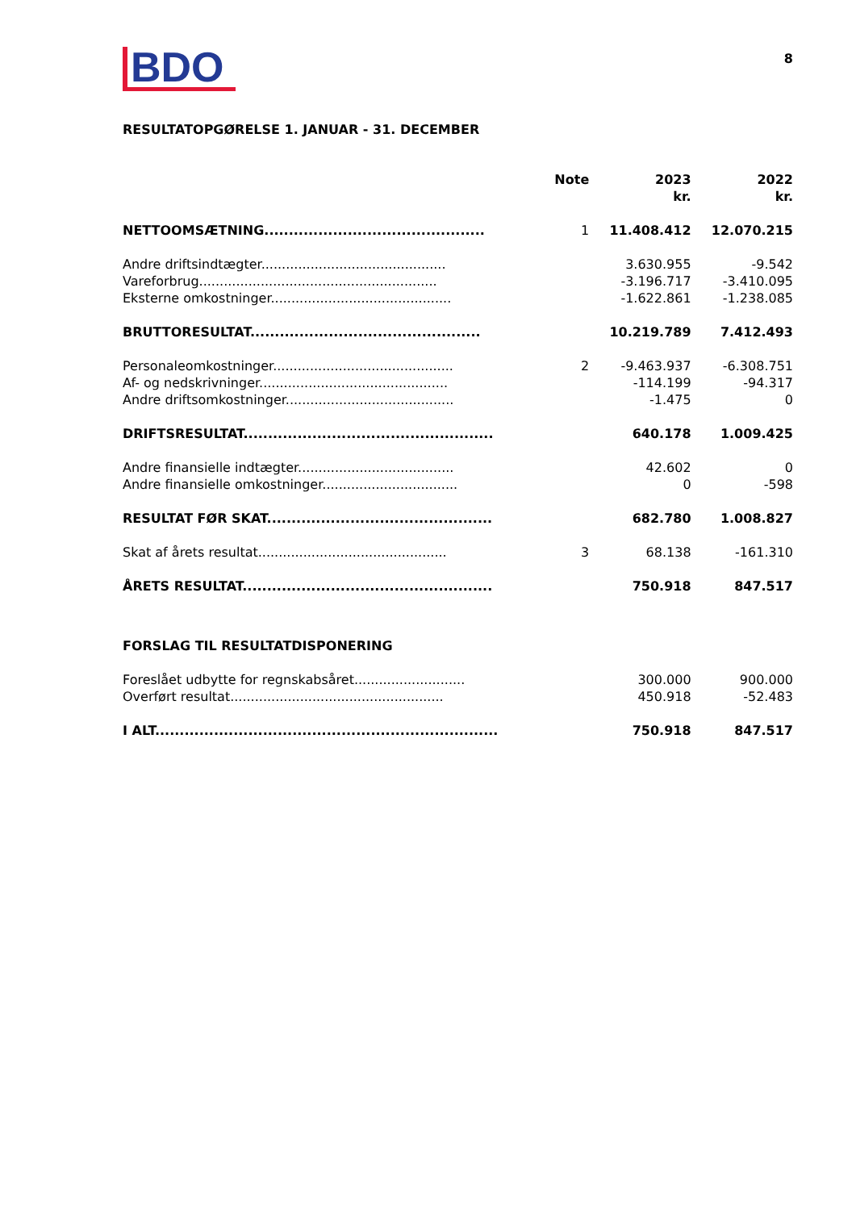BDO
8
RESULTATOPGØRELSE 1. JANUAR - 31. DECEMBER
| | Note | 2023 kr. | 2022 kr. |
| --- | --- | --- | --- |
| NETTOOMSÆTNING............................................. | 1 | 11.408.412 | 12.070.215 |
| Andre driftsindtægter............................................. | | 3.630.955 | -9.542 |
| Vareforbrug.......................................................... | | -3.196.717 | -3.410.095 |
| Eksterne omkostninger............................................ | | -1.622.861 | -1.238.085 |
| BRUTTORESULTAT............................................... | | 10.219.789 | 7.412.493 |
| Personaleomkostninger............................................ | 2 | -9.463.937 | -6.308.751 |
| Af- og nedskrivninger.............................................. | | -114.199 | -94.317 |
| Andre driftsomkostninger......................................... | | -1.475 | 0 |
| DRIFTSRESULTAT................................................... | | 640.178 | 1.009.425 |
| Andre finansielle indtægter...................................... | | 42.602 | 0 |
| Andre finansielle omkostninger................................. | | 0 | -598 |
| RESULTAT FØR SKAT.............................................. | | 682.780 | 1.008.827 |
| Skat af årets resultat.............................................. | 3 | 68.138 | -161.310 |
| ÅRETS RESULTAT................................................... | | 750.918 | 847.517 |
| FORSLAG TIL RESULTATDISPONERING | | | |
| Foreslået udbytte for regnskabsåret........................... | | 300.000 | 900.000 |
| Overført resultat.................................................... | | 450.918 | -52.483 |
| I ALT...................................................................... | | 750.918 | 847.517 |